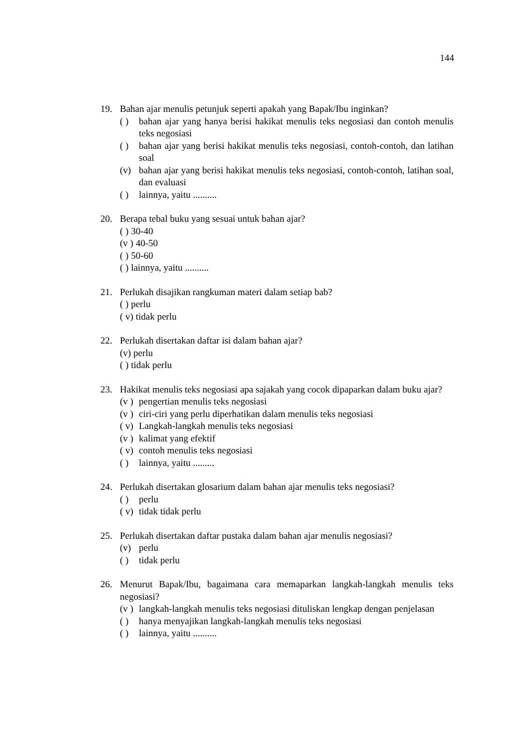144
19. Bahan ajar menulis petunjuk seperti apakah yang Bapak/Ibu inginkan?
( ) bahan ajar yang hanya berisi hakikat menulis teks negosiasi dan contoh menulis teks negosiasi
( ) bahan ajar yang berisi hakikat menulis teks negosiasi, contoh-contoh, dan latihan soal
(v) bahan ajar yang berisi hakikat menulis teks negosiasi, contoh-contoh, latihan soal, dan evaluasi
( ) lainnya, yaitu ..........
20. Berapa tebal buku yang sesuai untuk bahan ajar?
( ) 30-40
(v ) 40-50
( ) 50-60
( ) lainnya, yaitu ..........
21. Perlukah disajikan rangkuman materi dalam setiap bab?
( ) perlu
( v) tidak perlu
22. Perlukah disertakan daftar isi dalam bahan ajar?
(v) perlu
( ) tidak perlu
23. Hakikat menulis teks negosiasi apa sajakah yang cocok dipaparkan dalam buku ajar?
(v )
pengertian menulis teks negosiasi
(v )
ciri-ciri yang perlu diperhatikan dalam menulis teks negosiasi
( v)
Langkah-langkah menulis teks negosiasi
(v )
kalimat yang efektif
( v)
contoh menulis teks negosiasi
( ) lainnya, yaitu .........
24. Perlukah disertakan glosarium dalam bahan ajar menulis teks negosiasi?
( ) perlu
( v)
tidak tidak perlu
25. Perlukah disertakan daftar pustaka dalam bahan ajar menulis negosiasi?
(v) perlu
( ) tidak perlu
26. Menurut Bapak/Ibu, bagaimana cara memaparkan langkah-langkah menulis teks negosiasi?
(v )
langkah-langkah menulis teks negosiasi dituliskan lengkap dengan penjelasan
( ) hanya menyajikan langkah-langkah menulis teks negosiasi
( ) lainnya, yaitu ..........